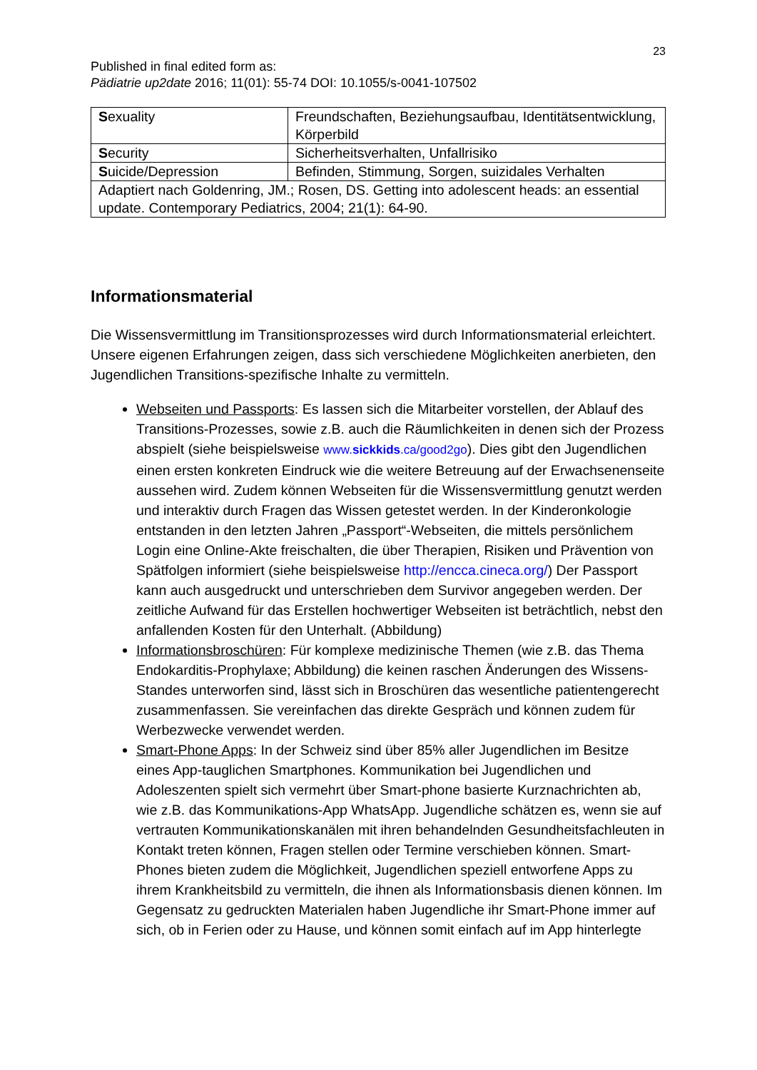23
Published in final edited form as:
Pädiatrie up2date 2016; 11(01): 55-74 DOI: 10.1055/s-0041-107502
| S exuality | Freundschaften, Beziehungsaufbau, Identitätsentwicklung, Körperbild |
| S ecurity | Sicherheitsverhalten, Unfallrisiko |
| S uicide/Depression | Befinden, Stimmung, Sorgen, suizidales Verhalten |
| Adaptiert nach Goldenring, JM.; Rosen, DS. Getting into adolescent heads: an essential update. Contemporary Pediatrics, 2004; 21(1): 64-90. | |
Informationsmaterial
Die Wissensvermittlung im Transitionsprozesses wird durch Informationsmaterial erleichtert. Unsere eigenen Erfahrungen zeigen, dass sich verschiedene Möglichkeiten anerbieten, den Jugendlichen Transitions-spezifische Inhalte zu vermitteln.
Webseiten und Passports: Es lassen sich die Mitarbeiter vorstellen, der Ablauf des Transitions-Prozesses, sowie z.B. auch die Räumlichkeiten in denen sich der Prozess abspielt (siehe beispielsweise www.sickkids.ca/good2go). Dies gibt den Jugendlichen einen ersten konkreten Eindruck wie die weitere Betreuung auf der Erwachsenenseite aussehen wird. Zudem können Webseiten für die Wissensvermittlung genutzt werden und interaktiv durch Fragen das Wissen getestet werden. In der Kinderonkologie entstanden in den letzten Jahren „Passport“-Webseiten, die mittels persönlichem Login eine Online-Akte freischalten, die über Therapien, Risiken und Prävention von Spätfolgen informiert (siehe beispielsweise http://encca.cineca.org/) Der Passport kann auch ausgedruckt und unterschrieben dem Survivor angegeben werden. Der zeitliche Aufwand für das Erstellen hochwertiger Webseiten ist beträchtlich, nebst den anfallenden Kosten für den Unterhalt. (Abbildung)
Informationsbroschüren: Für komplexe medizinische Themen (wie z.B. das Thema Endokarditis-Prophylaxe; Abbildung) die keinen raschen Änderungen des Wissens-Standes unterworfen sind, lässt sich in Broschüren das wesentliche patientengerecht zusammenfassen. Sie vereinfachen das direkte Gespräch und können zudem für Werbezwecke verwendet werden.
Smart-Phone Apps: In der Schweiz sind über 85% aller Jugendlichen im Besitze eines App-tauglichen Smartphones. Kommunikation bei Jugendlichen und Adoleszenten spielt sich vermehrt über Smart-phone basierte Kurznachrichten ab, wie z.B. das Kommunikations-App WhatsApp. Jugendliche schätzen es, wenn sie auf vertrauten Kommunikationskanälen mit ihren behandelnden Gesundheitsfachleuten in Kontakt treten können, Fragen stellen oder Termine verschieben können. Smart-Phones bieten zudem die Möglichkeit, Jugendlichen speziell entworfene Apps zu ihrem Krankheitsbild zu vermitteln, die ihnen als Informationsbasis dienen können. Im Gegensatz zu gedruckten Materialen haben Jugendliche ihr Smart-Phone immer auf sich, ob in Ferien oder zu Hause, und können somit einfach auf im App hinterlegte